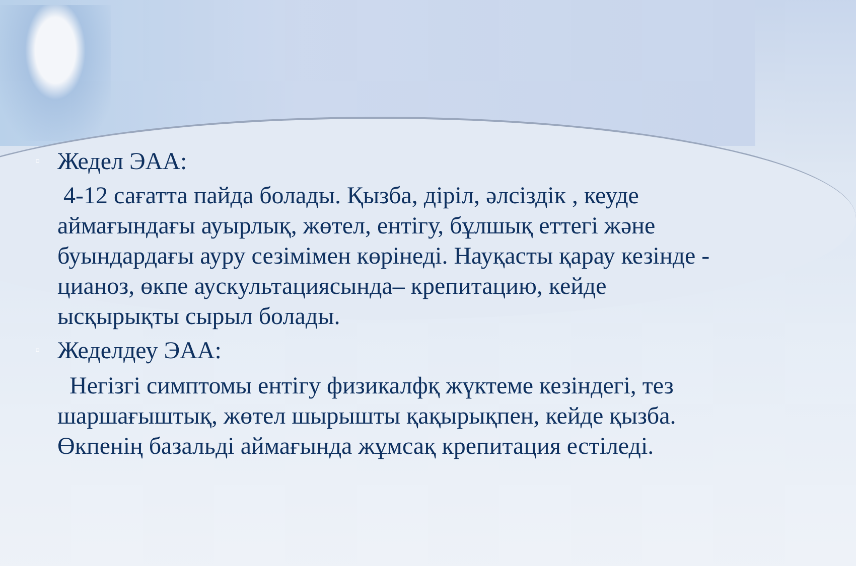▫ Жедел ЭАА:
4-12 сағатта пайда болады. Қызба, діріл, әлсіздік , кеуде аймағындағы ауырлық, жөтел, ентігу, бұлшық еттегі және буындардағы ауру сезімімен көрінеді. Науқасты қарау кезінде - цианоз, өкпе аускультациясында– крепитацию, кейде ысқырықты сырыл болады.
▫ Жеделдеу ЭАА:
Негізгі симптомы ентігу физикалфқ жүктеме кезіндегі, тез шаршағыштық, жөтел шырышты қақырықпен, кейде қызба. Өкпенің базальді аймағында жұмсақ крепитация естіледі.